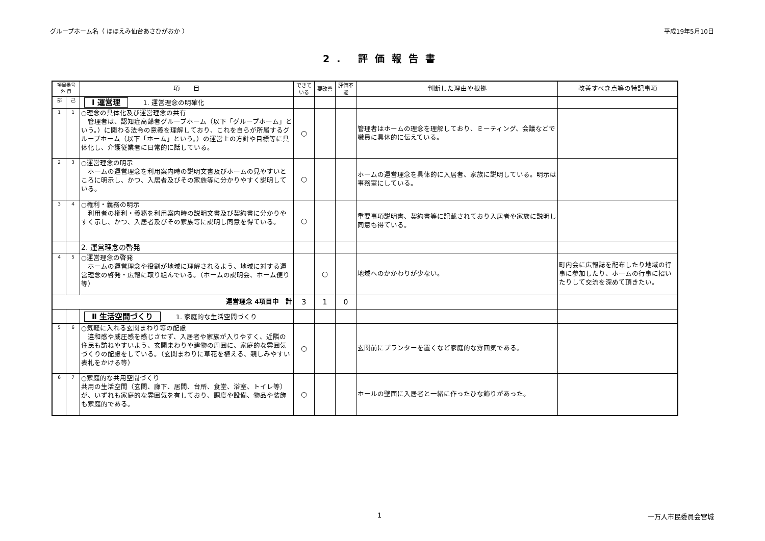グループホーム名（ ほほえみ仙台あさひがおか ） 平成19年5月10日
2. 評価報告書
| 項目番号 外 自 | | 項 目 | できている | 要改善 | 評価不能 | 判断した理由や根拠 | 改善すべき点等の特記事項 |
| --- | --- | --- | --- | --- | --- | --- | --- |
| 部 | 己 | Ⅰ 運営理 1. 運営理念の明確化 | | | | | |
| 1 | 1 | ○理念の具体化及び運営理念の共有 管理者は、認知症高齢者グループホーム（以下「グループホーム」という。）に関わる法令の意義を理解しており、これを自らが所属するグループホーム（以下「ホーム」という。）の運営上の方針や目標等に具体化し、介護従業者に日常的に話している。 | ○ | | | 管理者はホームの理念を理解しており、ミーティング、会議などで職員に具体的に伝えている。 | |
| 2 | 3 | ○運営理念の明示 ホームの運営理念を利用案内時の説明文書及びホームの見やすいところに明示し、かつ、入居者及びその家族等に分かりやすく説明している。 | ○ | | | ホームの運営理念を具体的に入居者、家族に説明している。明示は事務室にしている。 | |
| 3 | 4 | ○権利・義務の明示 利用者の権利・義務を利用案内時の説明文書及び契約書に分かりやすく示し、かつ、入居者及びその家族等に説明し同意を得ている。 | ○ | | | 重要事項説明書、契約書等に記載されており入居者や家族に説明し同意も得ている。 | |
| | | 2. 運営理念の啓発 | | | | | |
| 4 | 5 | ○運営理念の啓発 ホームの運営理念や役割が地域に理解されるよう、地域に対する運営理念の啓発・広報に取り組んでいる。（ホームの説明会、ホーム便り等） | | ○ | | 地域へのかかわりが少ない。 | 町内会に広報誌を配布したり地域の行事に参加したり、ホームの行事に招いたりして交流を深めて頂きたい。 |
| 運営理念 4項目中 計 | | | 3 | 1 | 0 | | |
| | | Ⅱ 生活空間づくり 1. 家庭的な生活空間づくり | | | | | |
| 5 | 6 | ○気軽に入れる玄関まわり等の配慮 違和感や威圧感を感じさせず、入居者や家族が入りやすく、近隣の住民も訪ねやすいよう、玄関まわりや建物の周囲に、家庭的な雰囲気づくりの配慮をしている。（玄関まわりに草花を植える、親しみやすい表札をかける等） | ○ | | | 玄関前にプランターを置くなど家庭的な雰囲気である。 | |
| 6 | 7 | ○家庭的な共用空間づくり 共用の生活空間（玄関、廊下、居間、台所、食堂、浴室、トイレ等）が、いずれも家庭的な雰囲気を有しており、調度や設備、物品や装飾も家庭的である。 | ○ | | | ホールの壁面に入居者と一緒に作ったひな飾りがあった。 | |
1 一万人市民委員会宮城